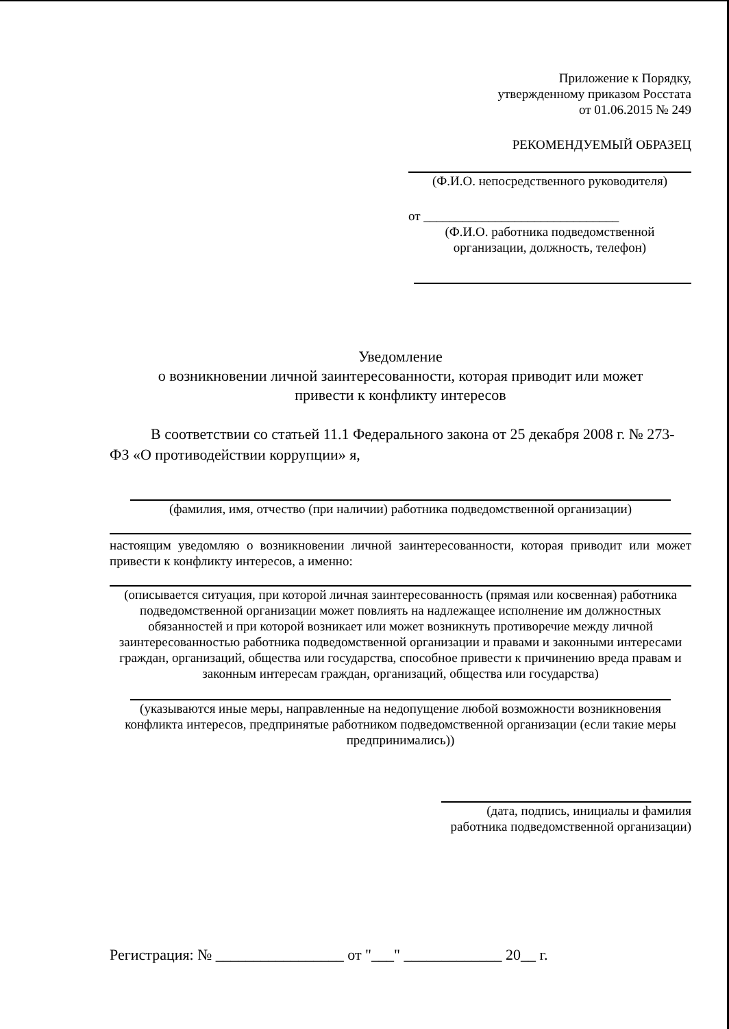Приложение к Порядку,
утвержденному приказом Росстата
от 01.06.2015 № 249
РЕКОМЕНДУЕМЫЙ ОБРАЗЕЦ
(Ф.И.О. непосредственного руководителя)
от ______________________________
(Ф.И.О. работника подведомственной
организации, должность, телефон)
Уведомление
о возникновении личной заинтересованности, которая приводит или может
привести к конфликту интересов
В соответствии со статьей 11.1 Федерального закона от 25 декабря 2008 г. № 273-ФЗ «О противодействии коррупции» я,
(фамилия, имя, отчество (при наличии) работника подведомственной организации)
настоящим уведомляю о возникновении личной заинтересованности, которая приводит или может привести к конфликту интересов, а именно:
(описывается ситуация, при которой личная заинтересованность (прямая или косвенная) работника подведомственной организации может повлиять на надлежащее исполнение им должностных обязанностей и при которой возникает или может возникнуть противоречие между личной заинтересованностью работника подведомственной организации и правами и законными интересами граждан, организаций, общества или государства, способное привести к причинению вреда правам и законным интересам граждан, организаций, общества или государства)
(указываются иные меры, направленные на недопущение любой возможности возникновения конфликта интересов, предпринятые работником подведомственной организации (если такие меры предпринимались))
(дата, подпись, инициалы и фамилия
работника подведомственной организации)
Регистрация: № _________________ от "___" _____________ 20__ г.